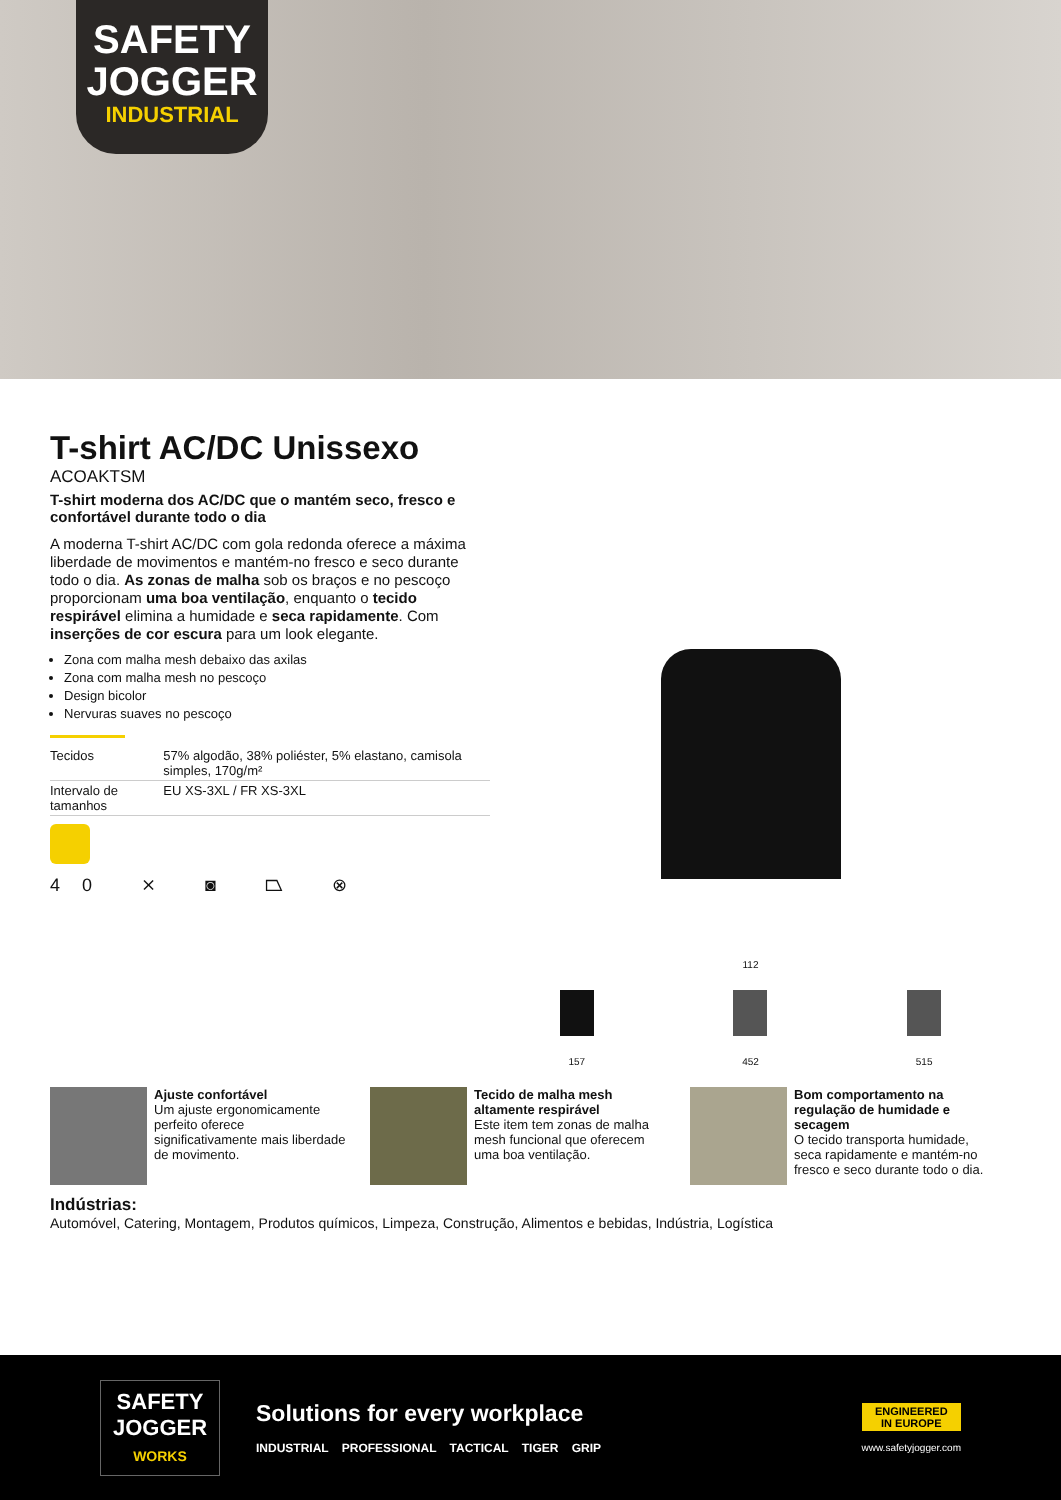SAFETY
JOGGER
INDUSTRIAL
T-shirt AC/DC Unissexo
ACOAKTSM
T-shirt moderna dos AC/DC que o mantém seco, fresco e confortável durante todo o dia
A moderna T-shirt AC/DC com gola redonda oferece a máxima liberdade de movimentos e mantém-no fresco e seco durante todo o dia. As zonas de malha sob os braços e no pescoço proporcionam uma boa ventilação, enquanto o tecido respirável elimina a humidade e seca rapidamente. Com inserções de cor escura para um look elegante.
Zona com malha mesh debaixo das axilas
Zona com malha mesh no pescoço
Design bicolor
Nervuras suaves no pescoço
| Tecidos | 57% algodão, 38% poliéster, 5% elastano, camisola simples, 170g/m² |
| Intervalo de tamanhos | EU XS-3XL / FR XS-3XL |
40 ⨯ ◙ ⏢ ⊗
112
157 452 515
Ajuste confortável
Um ajuste ergonomicamente perfeito oferece significativamente mais liberdade de movimento.
Tecido de malha mesh altamente respirável
Este item tem zonas de malha mesh funcional que oferecem uma boa ventilação.
Bom comportamento na regulação de humidade e secagem
O tecido transporta humidade, seca rapidamente e mantém-no fresco e seco durante todo o dia.
Indústrias:
Automóvel, Catering, Montagem, Produtos químicos, Limpeza, Construção, Alimentos e bebidas, Indústria, Logística
SAFETY
JOGGER
WORKS
Solutions for every workplace
INDUSTRIAL PROFESSIONAL TACTICAL TIGER GRIP
ENGINEERED
IN EUROPE
www.safetyjogger.com